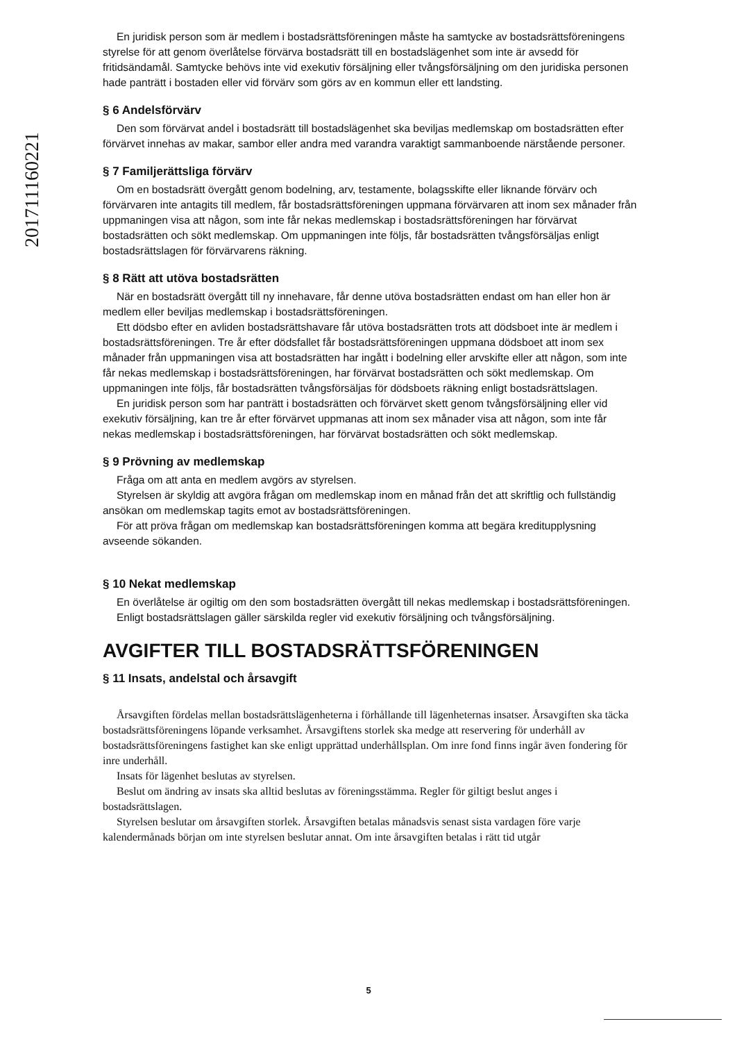201711160221
En juridisk person som är medlem i bostadsrättsföreningen måste ha samtycke av bostadsrättsföreningens styrelse för att genom överlåtelse förvärva bostadsrätt till en bostadslägenhet som inte är avsedd för fritidsändamål. Samtycke behövs inte vid exekutiv försäljning eller tvångsförsäljning om den juridiska personen hade panträtt i bostaden eller vid förvärv som görs av en kommun eller ett landsting.
§ 6 Andelsförvärv
Den som förvärvat andel i bostadsrätt till bostadslägenhet ska beviljas medlemskap om bostadsrätten efter förvärvet innehas av makar, sambor eller andra med varandra varaktigt sammanboende närstående personer.
§ 7 Familjerättsliga förvärv
Om en bostadsrätt övergått genom bodelning, arv, testamente, bolagsskifte eller liknande förvärv och förvärvaren inte antagits till medlem, får bostadsrättsföreningen uppmana förvärvaren att inom sex månader från uppmaningen visa att någon, som inte får nekas medlemskap i bostadsrättsföreningen har förvärvat bostadsrätten och sökt medlemskap. Om uppmaningen inte följs, får bostadsrätten tvångsförsäljas enligt bostadsrättslagen för förvärvarens räkning.
§ 8 Rätt att utöva bostadsrätten
När en bostadsrätt övergått till ny innehavare, får denne utöva bostadsrätten endast om han eller hon är medlem eller beviljas medlemskap i bostadsrättsföreningen.
Ett dödsbo efter en avliden bostadsrättshavare får utöva bostadsrätten trots att dödsboet inte är medlem i bostadsrättsföreningen. Tre år efter dödsfallet får bostadsrättsföreningen uppmana dödsboet att inom sex månader från uppmaningen visa att bostadsrätten har ingått i bodelning eller arvskifte eller att någon, som inte får nekas medlemskap i bostadsrättsföreningen, har förvärvat bostadsrätten och sökt medlemskap. Om uppmaningen inte följs, får bostadsrätten tvångsförsäljas för dödsboets räkning enligt bostadsrättslagen.
En juridisk person som har panträtt i bostadsrätten och förvärvet skett genom tvångsförsäljning eller vid exekutiv försäljning, kan tre år efter förvärvet uppmanas att inom sex månader visa att någon, som inte får nekas medlemskap i bostadsrättsföreningen, har förvärvat bostadsrätten och sökt medlemskap.
§ 9 Prövning av medlemskap
Fråga om att anta en medlem avgörs av styrelsen.
Styrelsen är skyldig att avgöra frågan om medlemskap inom en månad från det att skriftlig och fullständig ansökan om medlemskap tagits emot av bostadsrättsföreningen.
För att pröva frågan om medlemskap kan bostadsrättsföreningen komma att begära kreditupplysning avseende sökanden.
§ 10 Nekat medlemskap
En överlåtelse är ogiltig om den som bostadsrätten övergått till nekas medlemskap i bostadsrättsföreningen.
Enligt bostadsrättslagen gäller särskilda regler vid exekutiv försäljning och tvångsförsäljning.
AVGIFTER TILL BOSTADSRÄTTSFÖRENINGEN
§ 11 Insats, andelstal och årsavgift
Årsavgiften fördelas mellan bostadsrättslägenheterna i förhållande till lägenheternas insatser. Årsavgiften ska täcka bostadsrättsföreningens löpande verksamhet. Årsavgiftens storlek ska medge att reservering för underhåll av bostadsrättsföreningens fastighet kan ske enligt upprättad underhållsplan. Om inre fond finns ingår även fondering för inre underhåll.
Insats för lägenhet beslutas av styrelsen.
Beslut om ändring av insats ska alltid beslutas av föreningsstämma. Regler för giltigt beslut anges i bostadsrättslagen.
Styrelsen beslutar om årsavgiften storlek. Årsavgiften betalas månadsvis senast sista vardagen före varje kalendermånads början om inte styrelsen beslutar annat. Om inte årsavgiften betalas i rätt tid utgår
5